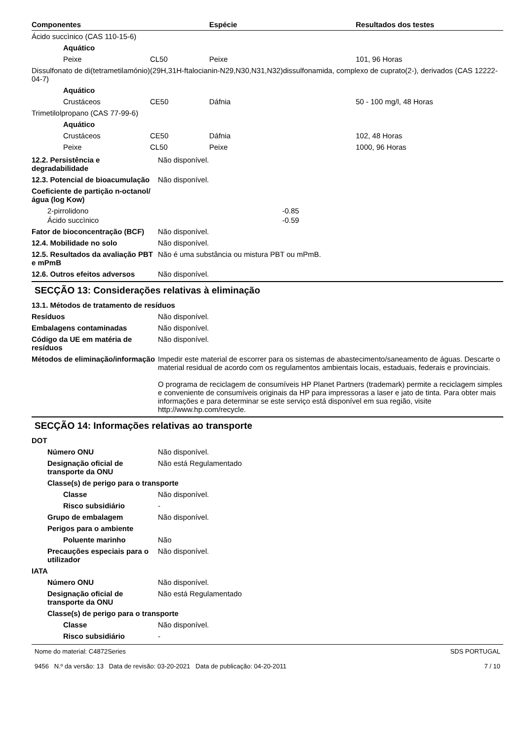| Componentes | | Espécie | Resultados dos testes |
| --- | --- | --- | --- |
| Ácido succìnico (CAS 110-15-6) | | | |
| Aquático | | | |
| Peixe | CL50 | Peixe | 101, 96 Horas |
| Dissulfonato de di(tetrametilamónio)(29H,31H-ftalocianin-N29,N30,N31,N32)dissulfonamida, complexo de cuprato(2-), derivados (CAS 12222-04-7) | | | |
| Aquático | | | |
| Crustáceos | CE50 | Dáfnia | 50 - 100 mg/l, 48 Horas |
| Trimetilolpropano (CAS 77-99-6) | | | |
| Aquático | | | |
| Crustáceos | CE50 | Dáfnia | 102, 48 Horas |
| Peixe | CL50 | Peixe | 1000, 96 Horas |
12.2. Persistência e degradabilidade
Não disponível.
12.3. Potencial de bioacumulação
Não disponível.
Coeficiente de partição n-octanol/água (log Kow)
2-pirrolidono -0.85
Ácido succìnico -0.59
Fator de bioconcentração (BCF)
Não disponível.
12.4. Mobilidade no solo Não disponível.
12.5. Resultados da avaliação PBT e mPmB
Não é uma substância ou mistura PBT ou mPmB.
12.6. Outros efeitos adversos
Não disponível.
SECÇÃO 13: Considerações relativas à eliminação
13.1. Métodos de tratamento de resíduos
Resíduos Não disponível.
Embalagens contaminadas Não disponível.
Código da UE em matéria de resíduos
Não disponível.
Métodos de eliminação/informação
Impedir este material de escorrer para os sistemas de abastecimento/saneamento de águas. Descarte o material residual de acordo com os regulamentos ambientais locais, estaduais, federais e provinciais.
O programa de reciclagem de consumíveis HP Planet Partners (trademark) permite a reciclagem simples e conveniente de consumíveis originais da HP para impressoras a laser e jato de tinta. Para obter mais informações e para determinar se este serviço está disponível em sua região, visite http://www.hp.com/recycle.
SECÇÃO 14: Informações relativas ao transporte
DOT
Número ONU Não disponível.
Designação oficial de transporte da ONU
Não está Regulamentado
Classe(s) de perigo para o transporte
Classe Não disponível.
Risco subsidiário -
Grupo de embalagem Não disponível.
Perigos para o ambiente
Poluente marinho Não
Precauções especiais para o utilizador
Não disponível.
IATA
Número ONU Não disponível.
Designação oficial de transporte da ONU
Não está Regulamentado
Classe(s) de perigo para o transporte
Classe Não disponível.
Risco subsidiário -
Nome do material: C4872Series
9456 N.º da versão: 13 Data de revisão: 03-20-2021 Data de publicação: 04-20-2011
SDS PORTUGAL
7 / 10